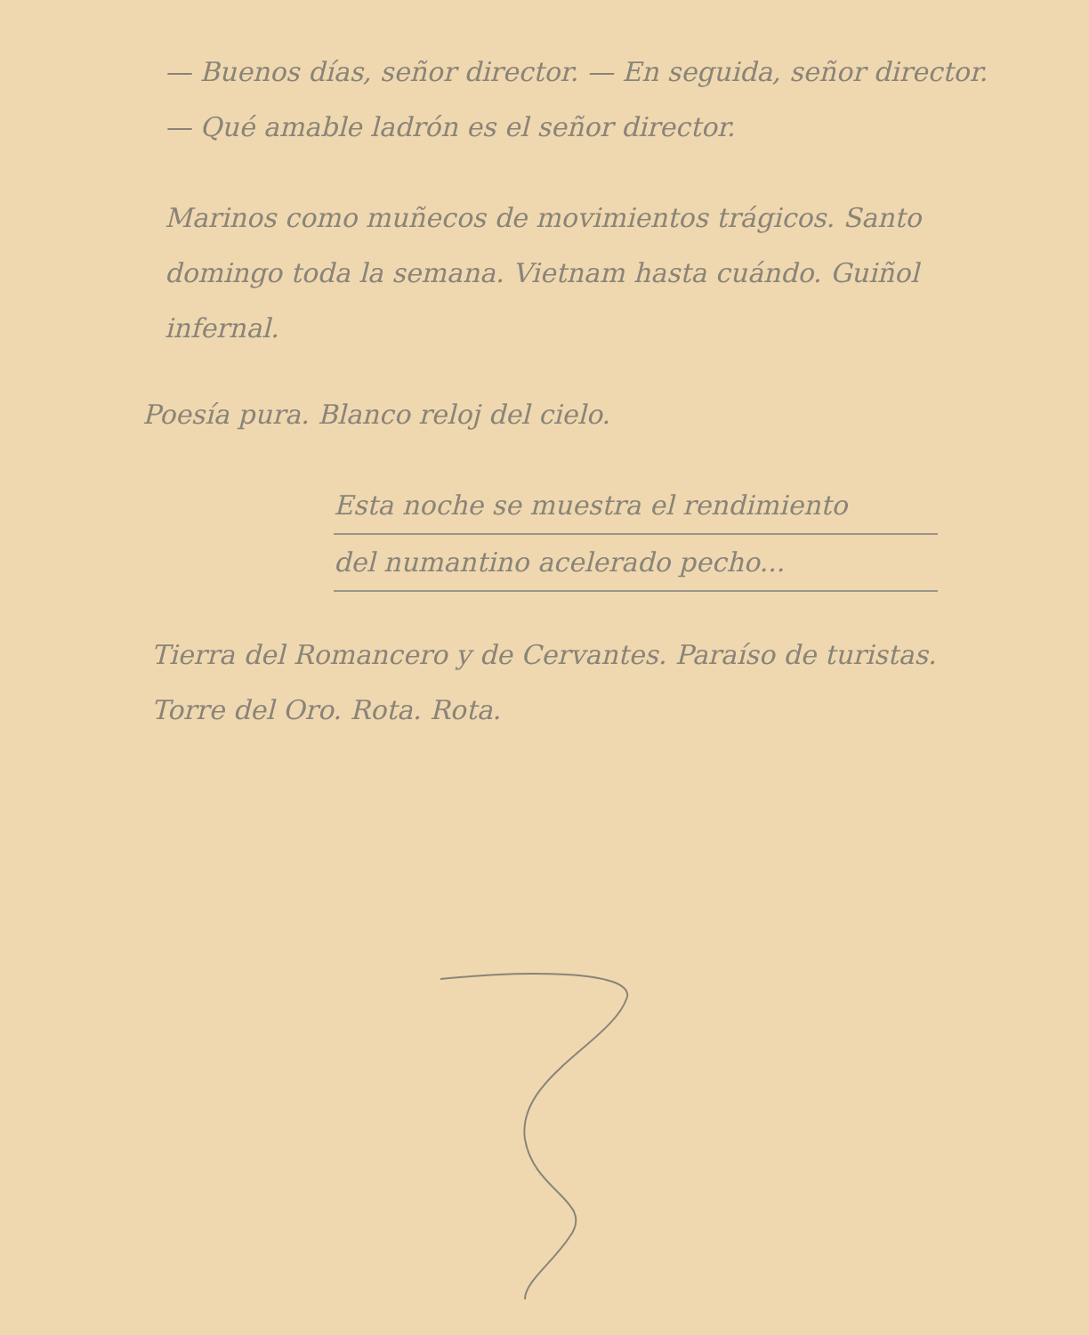— Buenos días, señor director. — En seguida, señor director. — Qué amable ladrón es el señor director.
Marinos como muñecos de movimientos trágicos. Santo domingo toda la semana. Vietnam hasta cuándo. Guiñol infernal.
Poesía pura. Blanco reloj del cielo.
Esta noche se muestra el rendimiento
del numantino acelerado pecho...
Tierra del Romancero y de Cervantes. Paraíso de turistas. Torre del Oro. Rota. Rota.